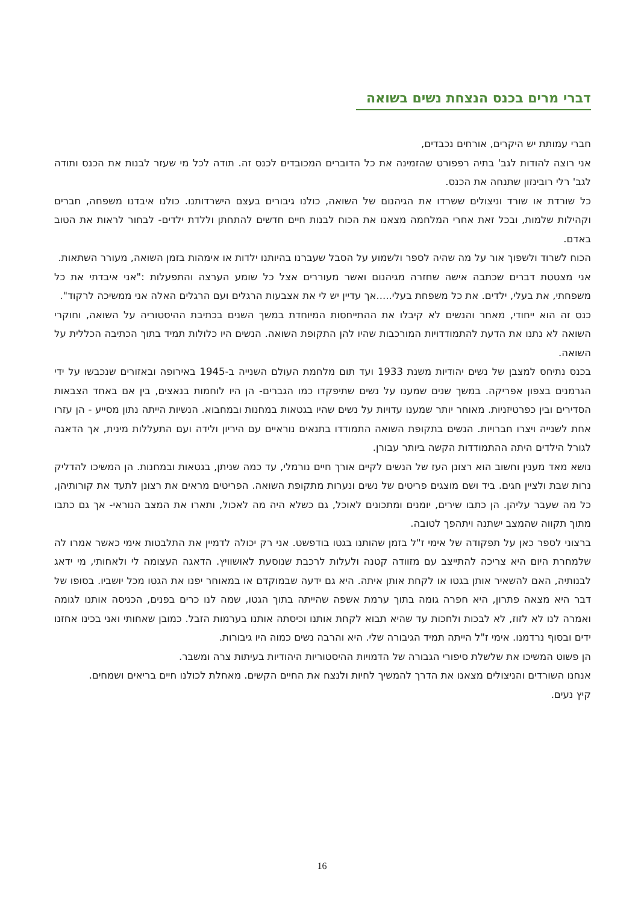דברי מרים בכנס הנצחת נשים בשואה
חברי עמותת יש היקרים, אורחים נכבדים,
אני רוצה להודות לגב' בתיה רפפורט שהזמינה את כל הדוברים המכובדים לכנס זה. תודה לכל מי שעזר לבנות את הכנס ותודה לגב' רלי רובינזון שתנחה את הכנס.
כל שורדת או שורד וניצולים ששרדו את הגיהנום של השואה, כולנו גיבורים בעצם הישרדותנו. כולנו איבדנו משפחה, חברים וקהילות שלמות, ובכל זאת אחרי המלחמה מצאנו את הכוח לבנות חיים חדשים להתחתן וללדת ילדים- לבחור לראות את הטוב באדם.
הכוח לשרוד ולשפוך אור על מה שהיה לספר ולשמוע על הסבל שעברנו בהיותנו ילדות או אימהות בזמן השואה, מעורר השתאות.
אני מצטטת דברים שכתבה אישה שחזרה מגיהנום ואשר מעוררים אצל כל שומע הערצה והתפעלות :"אני איבדתי את כל משפחתי, את בעלי, ילדים. את כל משפחת בעלי.....אך עדיין יש לי את אצבעות הרגלים ועם הרגלים האלה אני ממשיכה לרקוד".
כנס זה הוא ייחודי, מאחר והנשים לא קיבלו את ההתייחסות המיוחדת במשך השנים בכתיבת ההיסטוריה על השואה, וחוקרי השואה לא נתנו את הדעת להתמודדויות המורכבות שהיו להן התקופת השואה. הנשים היו כלולות תמיד בתוך הכתיבה הכללית על השואה.
בכנס נתיחס למצבן של נשים יהודיות משנת 1933 ועד תום מלחמת העולם השנייה ב-1945 באירופה ובאזורים שנכבשו על ידי הגרמנים בצפון אפריקה. במשך שנים שמענו על נשים שתיפקדו כמו הגברים- הן היו לוחמות בנאצים, בין אם באחד הצבאות הסדירים ובין כפרטיזניות. מאוחר יותר שמענו עדויות על נשים שהיו בגטאות במחנות ובמחבוא. הנשיות הייתה נתון מסייע - הן עזרו אחת לשנייה ויצרו חברויות. הנשים בתקופת השואה התמודדו בתנאים נוראיים עם היריון ולידה ועם התעללות מינית, אך הדאגה לגורל הילדים היתה ההתמודדות הקשה ביותר עבורן.
נושא מאד מענין וחשוב הוא רצונן העז של הנשים לקיים אורך חיים נורמלי, עד כמה שניתן, בגטאות ובמחנות. הן המשיכו להדליק נרות שבת ולציין חגים. ביד ושם מוצגים פריטים של נשים ונערות מתקופת השואה. הפריטים מראים את רצונן לתעד את קורותיהן, כל מה שעבר עליהן. הן כתבו שירים, יומנים ומתכונים לאוכל, גם כשלא היה מה לאכול, ותארו את המצב הנוראי- אך גם כתבו מתוך תקווה שהמצב ישתנה ויתהפך לטובה.
ברצוני לספר כאן על תפקודה של אימי ז"ל בזמן שהותנו בגטו בודפשט. אני רק יכולה לדמיין את התלבטות אימי כאשר אמרו לה שלמחרת היום היא צריכה להתייצב עם מזוודה קטנה ולעלות לרכבת שנוסעת לאושוויץ. הדאגה העצומה לי ולאחותי, מי ידאג לבנותיה, האם להשאיר אותן בגטו או לקחת אותן איתה. היא גם ידעה שבמוקדם או במאוחר יפנו את הגטו מכל יושביו. בסופו של דבר היא מצאה פתרון, היא חפרה גומה בתוך ערמת אשפה שהייתה בתוך הגטו, שמה לנו כרים בפנים, הכניסה אותנו לגומה ואמרה לנו לא לזוז, לא לבכות ולחכות עד שהיא תבוא לקחת אותנו וכיסתה אותנו בערמות הזבל. כמובן שאחותי ואני בכינו אחזנו ידים ובסוף נרדמנו. אימי ז"ל הייתה תמיד הגיבורה שלי. היא והרבה נשים כמוה היו גיבורות.
הן פשוט המשיכו את שלשלת סיפורי הגבורה של הדמויות ההיסטוריות היהודיות בעיתות צרה ומשבר.
אנחנו השורדים והניצולים מצאנו את הדרך להמשיך לחיות ולנצח את החיים הקשים. מאחלת לכולנו חיים בריאים ושמחים.
קיץ נעים.
16